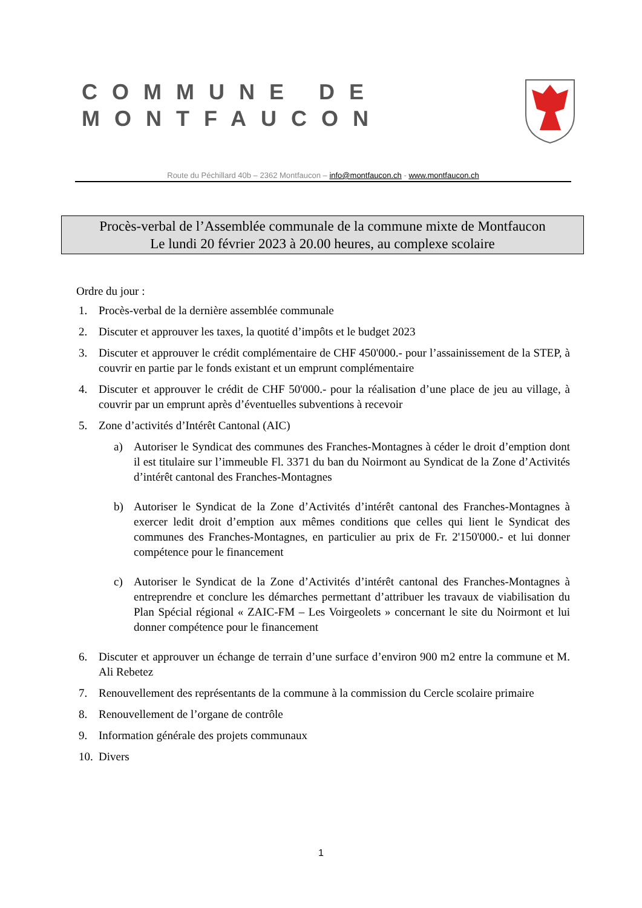COMMUNE DE
MONTFAUCON
Route du Péchillard 40b – 2362 Montfaucon – info@montfaucon.ch - www.montfaucon.ch
Procès-verbal de l’Assemblée communale de la commune mixte de Montfaucon
Le lundi 20 février 2023 à 20.00 heures, au complexe scolaire
Ordre du jour :
1. Procès-verbal de la dernière assemblée communale
2. Discuter et approuver les taxes, la quotité d’impôts et le budget 2023
3. Discuter et approuver le crédit complémentaire de CHF 450'000.- pour l’assainissement de la STEP, à couvrir en partie par le fonds existant et un emprunt complémentaire
4. Discuter et approuver le crédit de CHF 50'000.- pour la réalisation d’une place de jeu au village, à couvrir par un emprunt après d’éventuelles subventions à recevoir
5. Zone d’activités d’Intérêt Cantonal (AIC)
a) Autoriser le Syndicat des communes des Franches-Montagnes à céder le droit d’emption dont il est titulaire sur l’immeuble Fl. 3371 du ban du Noirmont au Syndicat de la Zone d’Activités d’intérêt cantonal des Franches-Montagnes
b) Autoriser le Syndicat de la Zone d’Activités d’intérêt cantonal des Franches-Montagnes à exercer ledit droit d’emption aux mêmes conditions que celles qui lient le Syndicat des communes des Franches-Montagnes, en particulier au prix de Fr. 2'150'000.- et lui donner compétence pour le financement
c) Autoriser le Syndicat de la Zone d’Activités d’intérêt cantonal des Franches-Montagnes à entreprendre et conclure les démarches permettant d’attribuer les travaux de viabilisation du Plan Spécial régional « ZAIC-FM – Les Voirgeolets » concernant le site du Noirmont et lui donner compétence pour le financement
6. Discuter et approuver un échange de terrain d’une surface d’environ 900 m2 entre la commune et M. Ali Rebetez
7. Renouvellement des représentants de la commune à la commission du Cercle scolaire primaire
8. Renouvellement de l’organe de contrôle
9. Information générale des projets communaux
10. Divers
1